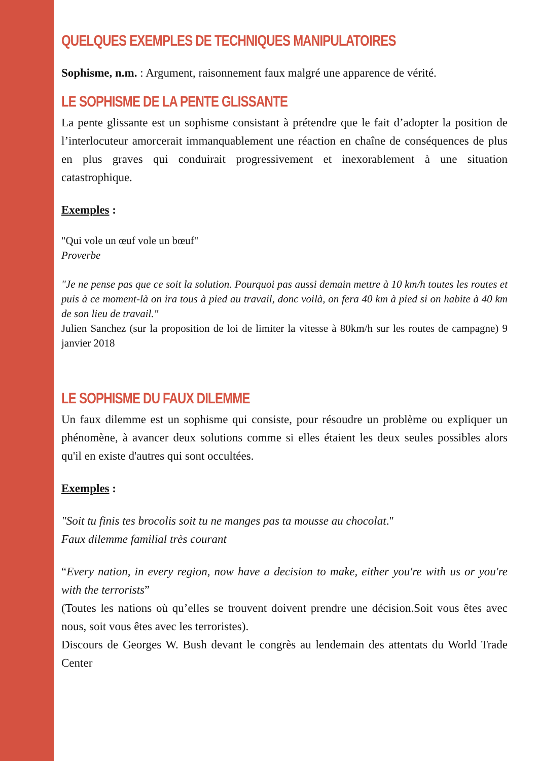QUELQUES EXEMPLES DE TECHNIQUES MANIPULATOIRES
Sophisme, n.m. : Argument, raisonnement faux malgré une apparence de vérité.
LE SOPHISME DE LA PENTE GLISSANTE
La pente glissante est un sophisme consistant à prétendre que le fait d’adopter la position de l’interlocuteur amorcerait immanquablement une réaction en chaîne de conséquences de plus en plus graves qui conduirait progressivement et inexorablement à une situation catastrophique.
Exemples :
"Qui vole un œuf vole un bœuf"
Proverbe
"Je ne pense pas que ce soit la solution. Pourquoi pas aussi demain mettre à 10 km/h toutes les routes et puis à ce moment-là on ira tous à pied au travail, donc voilà, on fera 40 km à pied si on habite à 40 km de son lieu de travail."
Julien Sanchez (sur la proposition de loi de limiter la vitesse à 80km/h sur les routes de campagne) 9 janvier 2018
LE SOPHISME DU FAUX DILEMME
Un faux dilemme est un sophisme qui consiste, pour résoudre un problème ou expliquer un phénomène, à avancer deux solutions comme si elles étaient les deux seules possibles alors qu'il en existe d'autres qui sont occultées.
Exemples :
"Soit tu finis tes brocolis soit tu ne manges pas ta mousse au chocolat."
Faux dilemme familial très courant
“Every nation, in every region, now have a decision to make, either you're with us or you're with the terrorists”
(Toutes les nations où qu’elles se trouvent doivent prendre une décision.Soit vous êtes avec nous, soit vous êtes avec les terroristes).
Discours de Georges W. Bush devant le congrès au lendemain des attentats du World Trade Center